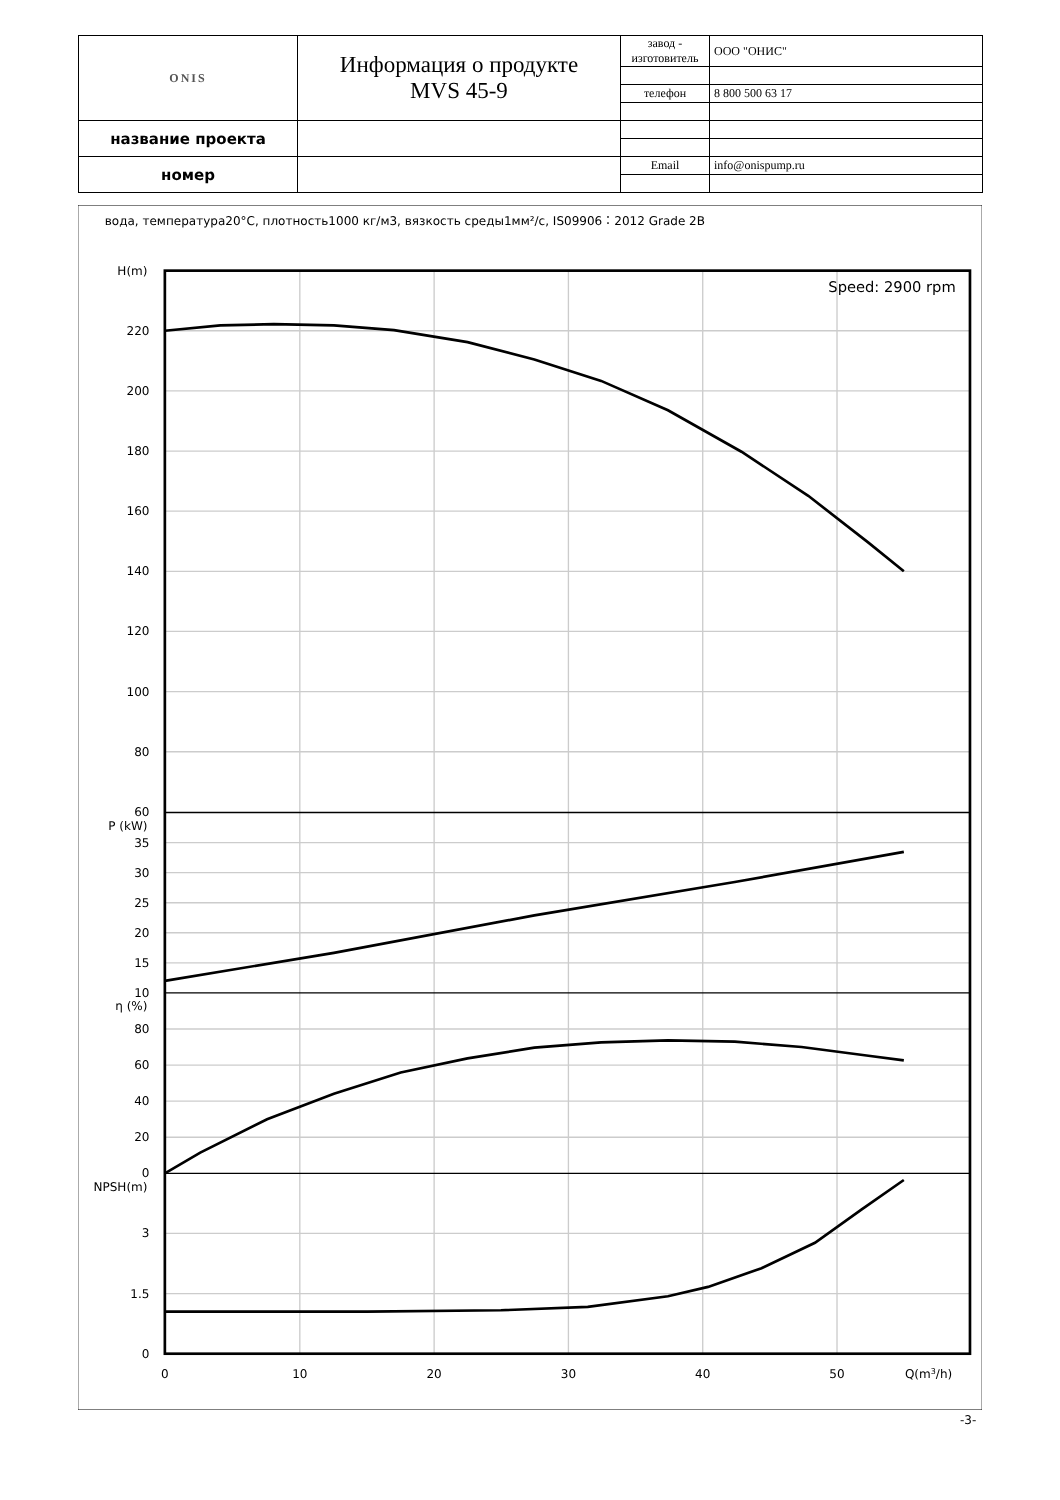| ONIS | Информация о продукте MVS 45-9 | завод - изготовитель | ООО "ОНИС" |
| | | телефон | 8 800 500 63 17 |
| название проекта | | | |
| номер | | Email | info@onispump.ru |
вода, температура20°C, плотность1000 кг/м3, вязкость среды1мм²/с, IS09906：2012 Grade 2B
Speed: 2900 rpm
H(m)
220
200
180
160
140
120
100
80
60
P (kW)
35
30
25
20
15
10
η (%)
80
60
40
20
0
NPSH(m)
3
1.5
0
0
10
20
30
40
50
Q(m3/h)
-3-